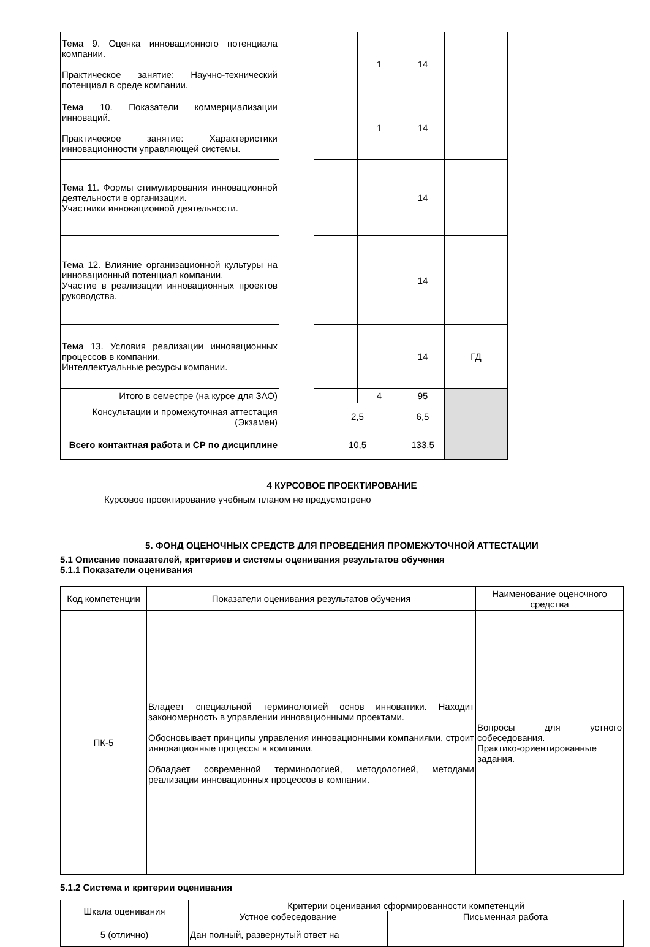| Тема 9. Оценка инновационного потенциала компании. Практическое занятие: Научно-технический потенциал в среде компании. | | | 1 | 14 | |
| Тема 10. Показатели коммерциализации инноваций. Практическое занятие: Характеристики инновационности управляющей системы. | | | 1 | 14 | |
| Тема 11. Формы стимулирования инновационной деятельности в организации. Участники инновационной деятельности. | | | | 14 | |
| Тема 12. Влияние организационной культуры на инновационный потенциал компании. Участие в реализации инновационных проектов руководства. | | | | 14 | |
| Тема 13. Условия реализации инновационных процессов в компании. Интеллектуальные ресурсы компании. | | | | 14 | ГД |
| Итого в семестре (на курсе для ЗАО) | | | 4 | 95 | |
| Консультации и промежуточная аттестация (Экзамен) | | 2,5 | | 6,5 | |
| Всего контактная работа и СР по дисциплине | | 10,5 | | 133,5 | |
4 КУРСОВОЕ ПРОЕКТИРОВАНИЕ
Курсовое проектирование учебным планом не предусмотрено
5. ФОНД ОЦЕНОЧНЫХ СРЕДСТВ ДЛЯ ПРОВЕДЕНИЯ ПРОМЕЖУТОЧНОЙ АТТЕСТАЦИИ
5.1 Описание показателей, критериев и системы оценивания результатов обучения
5.1.1 Показатели оценивания
| Код компетенции | Показатели оценивания результатов обучения | Наименование оценочного средства |
| ПК-5 | Владеет специальной терминологией основ инноватики. Находит закономерность в управлении инновационными проектами. Обосновывает принципы управления инновационными компаниями, строит инновационные процессы в компании. Обладает современной терминологией, методологией, методами реализации инновационных процессов в компании. | Вопросы для устного собеседования. Практико-ориентированные задания. |
5.1.2 Система и критерии оценивания
| Шкала оценивания | Критерии оценивания сформированности компетенций | |
| | Устное собеседование | Письменная работа |
| 5 (отлично) | Дан полный, развернутый ответ на | |